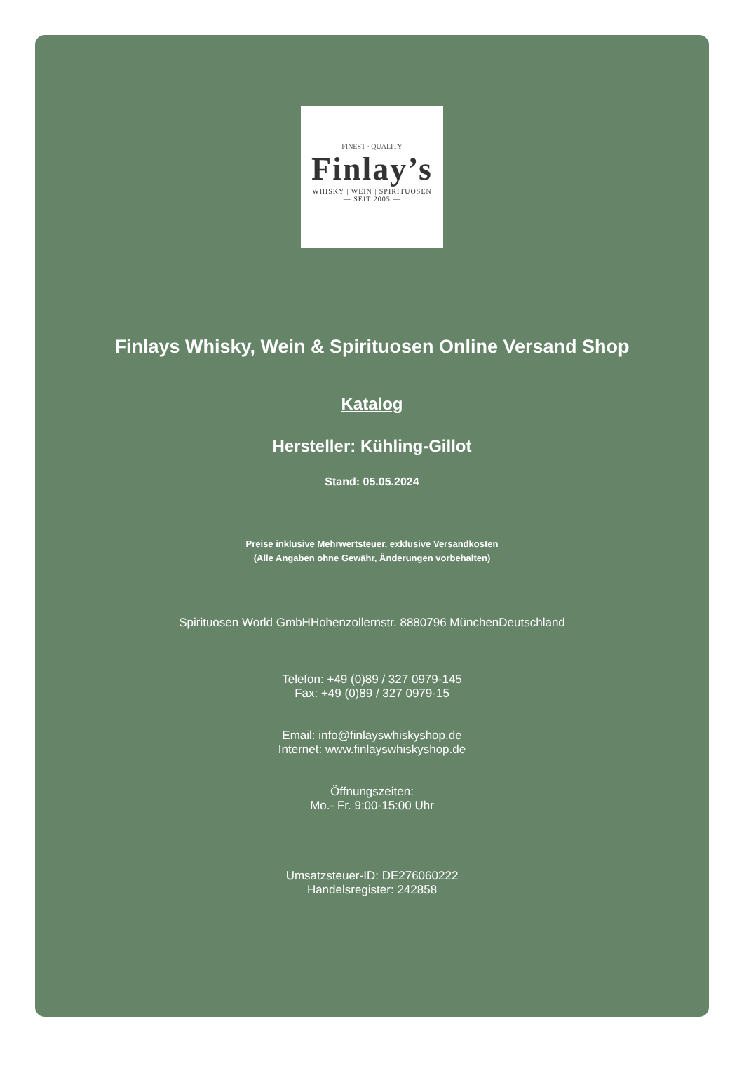FINEST · QUALITY
Finlay’s
WHISKY | WEIN | SPIRITUOSEN
— SEIT 2005 —
Finlays Whisky, Wein & Spirituosen Online Versand Shop
Katalog
Hersteller: Kühling-Gillot
Stand: 05.05.2024
Preise inklusive Mehrwertsteuer, exklusive Versandkosten
(Alle Angaben ohne Gewähr, Änderungen vorbehalten)
Spirituosen World GmbHHohenzollernstr. 8880796 MünchenDeutschland
Telefon: +49 (0)89 / 327 0979-145
Fax: +49 (0)89 / 327 0979-15
Email: info@finlayswhiskyshop.de
Internet: www.finlayswhiskyshop.de
Öffnungszeiten:
Mo.- Fr. 9:00-15:00 Uhr
Umsatzsteuer-ID: DE276060222
Handelsregister: 242858